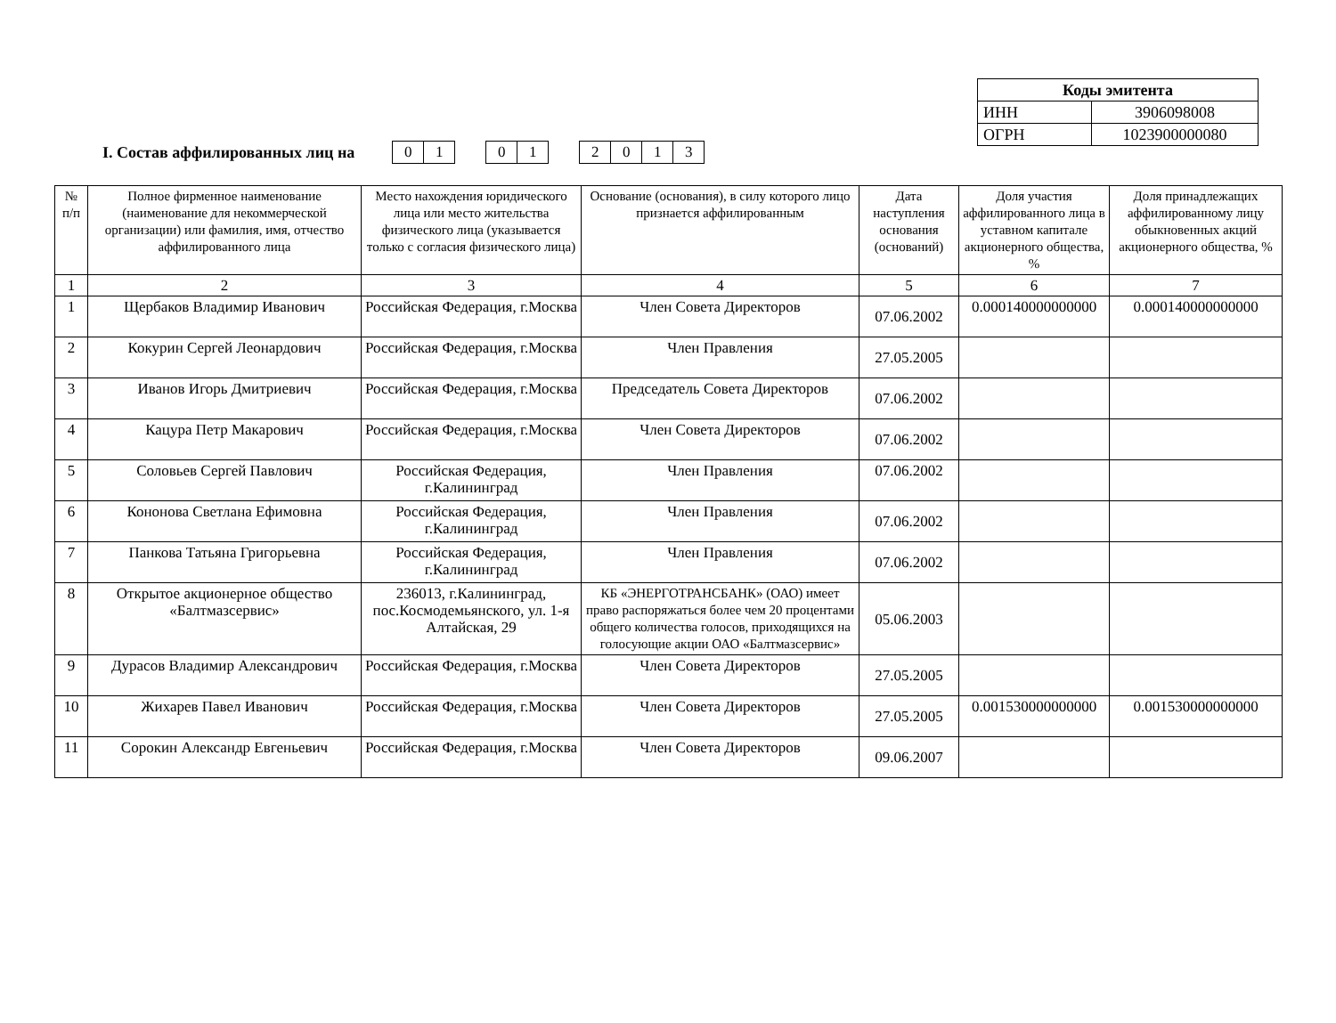| Коды эмитента | |
| ИНН | 3906098008 |
| ОГРН | 1023900000080 |
I. Состав аффилированных лиц на
| 0 | 1 |
| 0 | 1 |
| 2 | 0 | 1 | 3 |
| № п/п | Полное фирменное наименование (наименование для некоммерческой организации) или фамилия, имя, отчество аффилированного лица | Место нахождения юридического лица или место жительства физического лица (указывается только с согласия физического лица) | Основание (основания), в силу которого лицо признается аффилированным | Дата наступления основания (оснований) | Доля участия аффилированного лица в уставном капитале акционерного общества, % | Доля принадлежащих аффилированному лицу обыкновенных акций акционерного общества, % |
| --- | --- | --- | --- | --- | --- | --- |
| 1 | 2 | 3 | 4 | 5 | 6 | 7 |
| 1 | Щербаков Владимир Иванович | Российская Федерация, г.Москва | Член Совета Директоров | 07.06.2002 | 0.000140000000000 | 0.000140000000000 |
| 2 | Кокурин Сергей Леонардович | Российская Федерация, г.Москва | Член Правления | 27.05.2005 | | |
| 3 | Иванов Игорь Дмитриевич | Российская Федерация, г.Москва | Председатель Совета Директоров | 07.06.2002 | | |
| 4 | Кацура Петр Макарович | Российская Федерация, г.Москва | Член Совета Директоров | 07.06.2002 | | |
| 5 | Соловьев Сергей Павлович | Российская Федерация, г.Калининград | Член Правления | 07.06.2002 | | |
| 6 | Кононова Светлана Ефимовна | Российская Федерация, г.Калининград | Член Правления | 07.06.2002 | | |
| 7 | Панкова Татьяна Григорьевна | Российская Федерация, г.Калининград | Член Правления | 07.06.2002 | | |
| 8 | Открытое акционерное общество «Балтмазсервис» | 236013, г.Калининград, пос.Космодемьянского, ул. 1-я Алтайская, 29 | КБ «ЭНЕРГОТРАНСБАНК» (ОАО) имеет право распоряжаться более чем 20 процентами общего количества голосов, приходящихся на голосующие акции ОАО «Балтмазсервис» | 05.06.2003 | | |
| 9 | Дурасов Владимир Александрович | Российская Федерация, г.Москва | Член Совета Директоров | 27.05.2005 | | |
| 10 | Жихарев Павел Иванович | Российская Федерация, г.Москва | Член Совета Директоров | 27.05.2005 | 0.001530000000000 | 0.001530000000000 |
| 11 | Сорокин Александр Евгеньевич | Российская Федерация, г.Москва | Член Совета Директоров | 09.06.2007 | | |